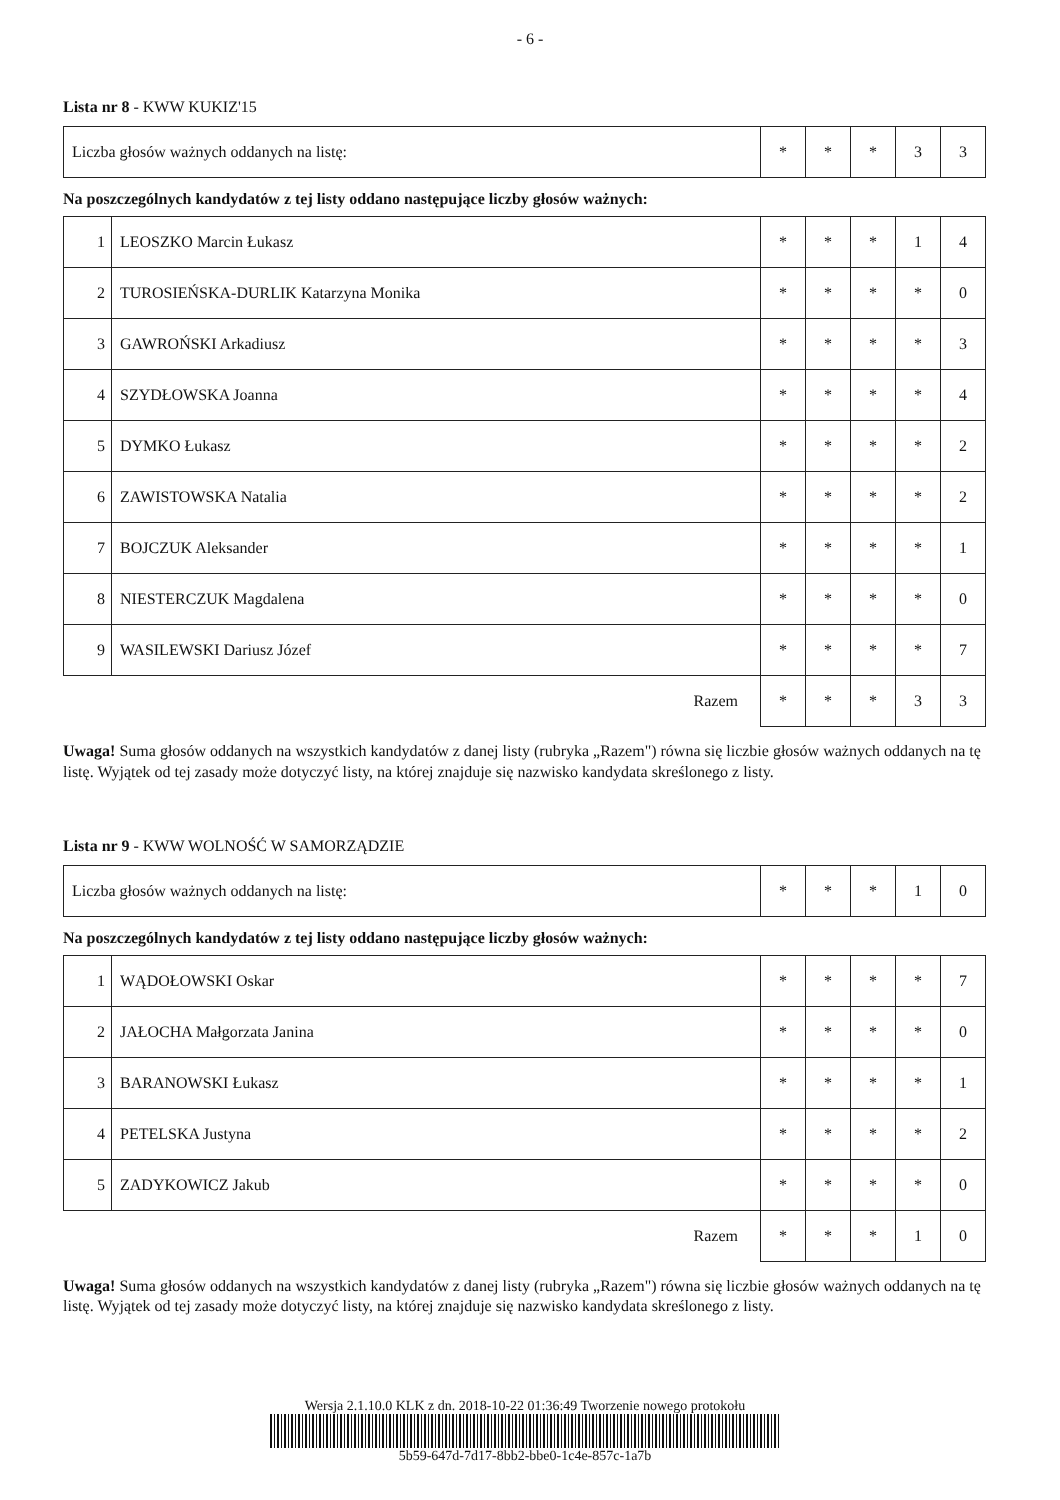- 6 -
Lista nr 8 - KWW KUKIZ'15
| Liczba głosów ważnych oddanych na listę: | * | * | * | 3 | 3 |
Na poszczególnych kandydatów z tej listy oddano następujące liczby głosów ważnych:
| 1 | LEOSZKO Marcin Łukasz | * | * | * | 1 | 4 |
| 2 | TUROSIEŃSKA-DURLIK Katarzyna Monika | * | * | * | * | 0 |
| 3 | GAWROŃSKI Arkadiusz | * | * | * | * | 3 |
| 4 | SZYDŁOWSKA Joanna | * | * | * | * | 4 |
| 5 | DYMKO Łukasz | * | * | * | * | 2 |
| 6 | ZAWISTOWSKA Natalia | * | * | * | * | 2 |
| 7 | BOJCZUK Aleksander | * | * | * | * | 1 |
| 8 | NIESTERCZUK Magdalena | * | * | * | * | 0 |
| 9 | WASILEWSKI Dariusz Józef | * | * | * | * | 7 |
| Razem | | * | * | * | 3 | 3 |
Uwaga! Suma głosów oddanych na wszystkich kandydatów z danej listy (rubryka „Razem") równa się liczbie głosów ważnych oddanych na tę listę. Wyjątek od tej zasady może dotyczyć listy, na której znajduje się nazwisko kandydata skreślonego z listy.
Lista nr 9 - KWW WOLNOŚĆ W SAMORZĄDZIE
| Liczba głosów ważnych oddanych na listę: | * | * | * | 1 | 0 |
Na poszczególnych kandydatów z tej listy oddano następujące liczby głosów ważnych:
| 1 | WĄDOŁOWSKI Oskar | * | * | * | * | 7 |
| 2 | JAŁOCHA Małgorzata Janina | * | * | * | * | 0 |
| 3 | BARANOWSKI Łukasz | * | * | * | * | 1 |
| 4 | PETELSKA Justyna | * | * | * | * | 2 |
| 5 | ZADYKOWICZ Jakub | * | * | * | * | 0 |
| Razem | | * | * | * | 1 | 0 |
Uwaga! Suma głosów oddanych na wszystkich kandydatów z danej listy (rubryka „Razem") równa się liczbie głosów ważnych oddanych na tę listę. Wyjątek od tej zasady może dotyczyć listy, na której znajduje się nazwisko kandydata skreślonego z listy.
Wersja 2.1.10.0 KLK z dn. 2018-10-22 01:36:49 Tworzenie nowego protokołu
5b59-647d-7d17-8bb2-bbe0-1c4e-857c-1a7b